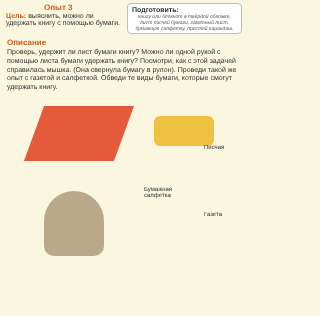Опыт 3
Цель: выяснить, можно ли удержать книгу с помощью бумаги.
Подготовить:
книгу или блокнот в твёрдой обложке, лист писчей бумаги, газетный лист, бумажную салфетку, простой карандаш.
Описание
Проверь, удержит ли лист бумаги книгу? Можно ли одной рукой с помощью листа бумаги удержать книгу? Посмотри, как с этой задачей справилась мышка. (Она свернула бумагу в рулон). Проведи такой же опыт с газетой и салфеткой. Обведи те виды бумаги, которые смогут удержать книгу.
Писчая
Бумажная
салфетка
Газета